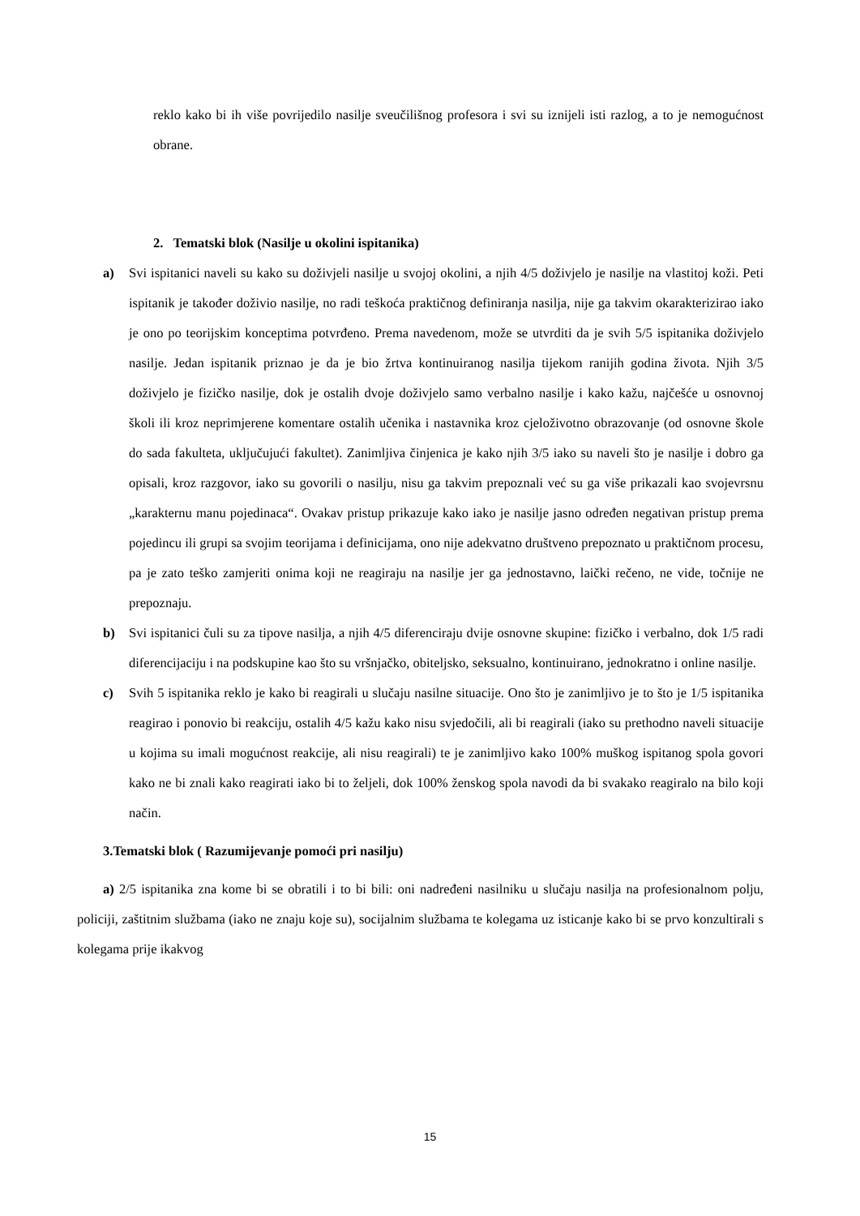reklo kako bi ih više povrijedilo nasilje sveučilišnog profesora i svi su iznijeli isti razlog, a to je nemogućnost obrane.
2. Tematski blok (Nasilje u okolini ispitanika)
a) Svi ispitanici naveli su kako su doživjeli nasilje u svojoj okolini, a njih 4/5 doživjelo je nasilje na vlastitoj koži. Peti ispitanik je također doživio nasilje, no radi teškoća praktičnog definiranja nasilja, nije ga takvim okarakterizirao iako je ono po teorijskim konceptima potvrđeno. Prema navedenom, može se utvrditi da je svih 5/5 ispitanika doživjelo nasilje. Jedan ispitanik priznao je da je bio žrtva kontinuiranog nasilja tijekom ranijih godina života. Njih 3/5 doživjelo je fizičko nasilje, dok je ostalih dvoje doživjelo samo verbalno nasilje i kako kažu, najčešće u osnovnoj školi ili kroz neprimjerene komentare ostalih učenika i nastavnika kroz cjeloživotno obrazovanje (od osnovne škole do sada fakulteta, uključujući fakultet). Zanimljiva činjenica je kako njih 3/5 iako su naveli što je nasilje i dobro ga opisali, kroz razgovor, iako su govorili o nasilju, nisu ga takvim prepoznali već su ga više prikazali kao svojevrsnu „karakternu manu pojedinaca“. Ovakav pristup prikazuje kako iako je nasilje jasno određen negativan pristup prema pojedincu ili grupi sa svojim teorijama i definicijama, ono nije adekvatno društveno prepoznato u praktičnom procesu, pa je zato teško zamjeriti onima koji ne reagiraju na nasilje jer ga jednostavno, laički rečeno, ne vide, točnije ne prepoznaju.
b) Svi ispitanici čuli su za tipove nasilja, a njih 4/5 diferenciraju dvije osnovne skupine: fizičko i verbalno, dok 1/5 radi diferencijaciju i na podskupine kao što su vršnjačko, obiteljsko, seksualno, kontinuirano, jednokratno i online nasilje.
c) Svih 5 ispitanika reklo je kako bi reagirali u slučaju nasilne situacije. Ono što je zanimljivo je to što je 1/5 ispitanika reagirao i ponovio bi reakciju, ostalih 4/5 kažu kako nisu svjedočili, ali bi reagirali (iako su prethodno naveli situacije u kojima su imali mogućnost reakcije, ali nisu reagirali) te je zanimljivo kako 100% muškog ispitanog spola govori kako ne bi znali kako reagirati iako bi to željeli, dok 100% ženskog spola navodi da bi svakako reagiralo na bilo koji način.
3.Tematski blok ( Razumijevanje pomoći pri nasilju)
a) 2/5 ispitanika zna kome bi se obratili i to bi bili: oni nadređeni nasilniku u slučaju nasilja na profesionalnom polju, policiji, zaštitnim službama (iako ne znaju koje su), socijalnim službama te kolegama uz isticanje kako bi se prvo konzultirali s kolegama prije ikakvog
15